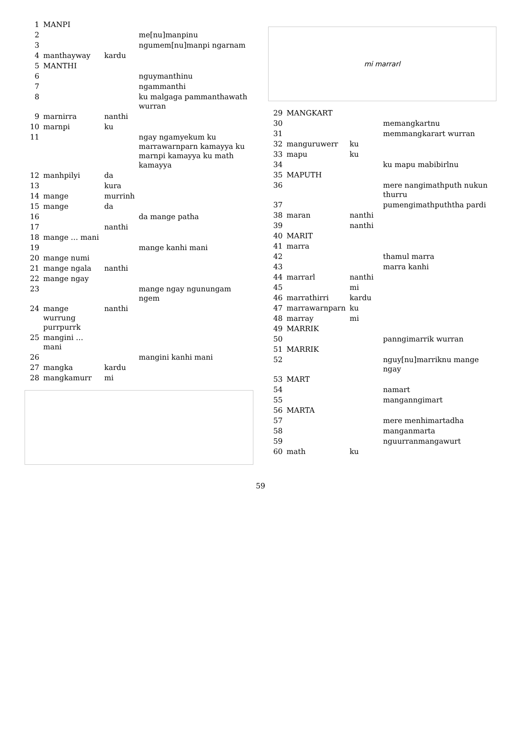| 1 | MANPI | | |
| 2 | | | me[nu]manpinu |
| 3 | | | ngumem[nu]manpi ngarnam |
| 4 | manthayway | kardu | |
| 5 | MANTHI | | |
| 6 | | | nguymanthinu |
| 7 | | | ngammanthi |
| 8 | | | ku malgaga pammanthawath wurran |
| 9 | marnirra | nanthi | |
| 10 | marnpi | ku | |
| 11 | | | ngay ngamyekum ku marrawarnparn kamayya ku marnpi kamayya ku math kamayya |
| 12 | manhpilyi | da | |
| 13 | | kura | |
| 14 | mange | murrinh | |
| 15 | mange | da | |
| 16 | | | da mange patha |
| 17 | | nanthi | |
| 18 | mange … mani | | |
| 19 | | | mange kanhi mani |
| 20 | mange numi | | |
| 21 | mange ngala | nanthi | |
| 22 | mange ngay | | |
| 23 | | | mange ngay ngunungam ngem |
| 24 | mange wurrung purrpurrk | nanthi | |
| 25 | mangini … mani | | |
| 26 | | | mangini kanhi mani |
| 27 | mangka | kardu | |
| 28 | mangkamurr | mi | |
mi marrarl
| 29 | MANGKART | | |
| 30 | | | memangkartnu |
| 31 | | | memmangkarart wurran |
| 32 | manguruwerr | ku | |
| 33 | mapu | ku | |
| 34 | | | ku mapu mabibirlnu |
| 35 | MAPUTH | | |
| 36 | | | mere nangimathputh nukun thurru |
| 37 | | | pumengimathpuththa pardi |
| 38 | maran | nanthi | |
| 39 | | nanthi | |
| 40 | MARIT | | |
| 41 | marra | | |
| 42 | | | thamul marra |
| 43 | | | marra kanhi |
| 44 | marrarl | nanthi | |
| 45 | | mi | |
| 46 | marrathirri | kardu | |
| 47 | marrawarnparn | ku | |
| 48 | marray | mi | |
| 49 | MARRIK | | |
| 50 | | | panngimarrik wurran |
| 51 | MARRIK | | |
| 52 | | | nguy[nu]marriknu mange ngay |
| 53 | MART | | |
| 54 | | | namart |
| 55 | | | manganngimart |
| 56 | MARTA | | |
| 57 | | | mere menhimartadha |
| 58 | | | manganmarta |
| 59 | | | nguurranmangawurt |
| 60 | math | ku | |
59